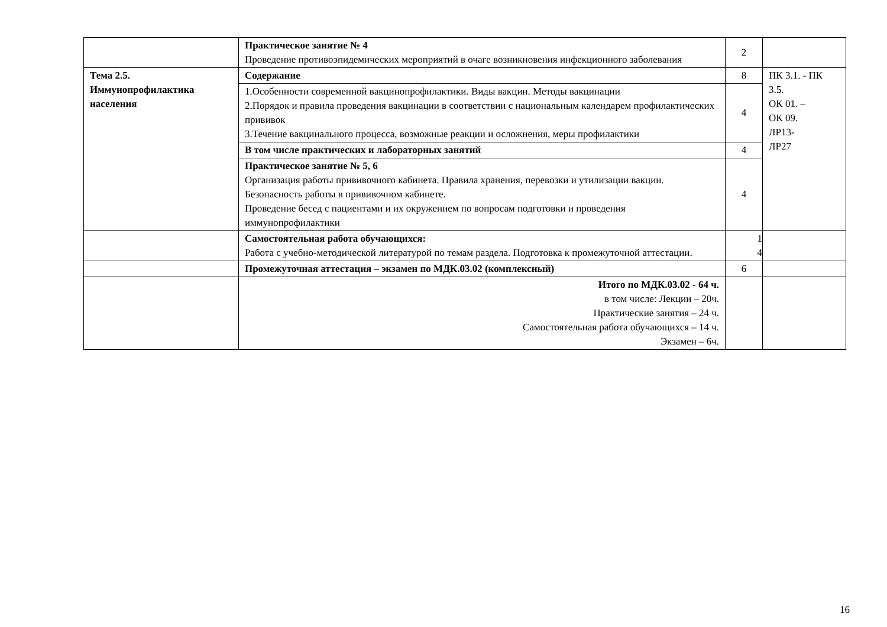| | Практическое занятие № 4 Проведение противоэпидемических мероприятий в очаге возникновения инфекционного заболевания | 2 | |
| Тема 2.5. Иммунопрофилактика населения | Содержание | 8 | ПК 3.1. - ПК 3.5. ОК 01. – ОК 09. ЛР13- ЛР27 |
| | 1.Особенности современной вакцинопрофилактики. Виды вакцин. Методы вакцинации 2.Порядок и правила проведения вакцинации в соответствии с национальным календарем профилактических прививок 3.Течение вакцинального процесса, возможные реакции и осложнения, меры профилактики | 4 | |
| | В том числе практических и лабораторных занятий | 4 | |
| | Практическое занятие № 5, 6 Организация работы прививочного кабинета. Правила хранения, перевозки и утилизации вакцин. Безопасность работы в прививочном кабинете. Проведение бесед с пациентами и их окружением по вопросам подготовки и проведения иммунопрофилактики | 4 | |
| | Самостоятельная работа обучающихся: Работа с учебно-методической литературой по темам раздела. Подготовка к промежуточной аттестации. | 1 4 | |
| | Промежуточная аттестация – экзамен по МДК.03.02 (комплексный) | 6 | |
| | Итого по МДК.03.02 - 64 ч. в том числе: Лекции – 20ч. Практические занятия – 24 ч. Самостоятельная работа обучающихся – 14 ч. Экзамен – 6ч. | | |
16